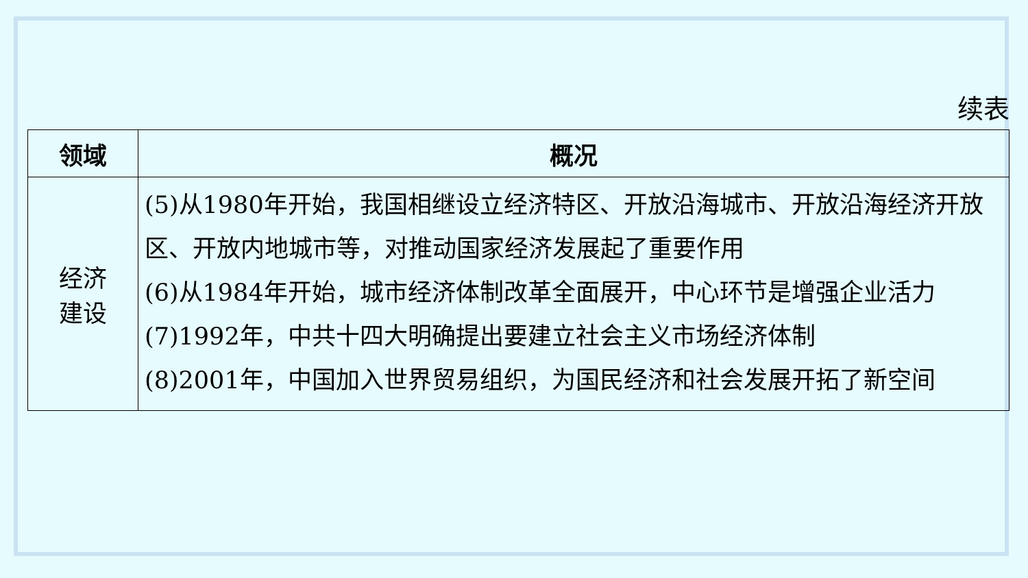续表
| 领域 | 概况 |
| --- | --- |
| 经济 建设 | (5)从1980年开始，我国相继设立经济特区、开放沿海城市、开放沿海经济开放区、开放内地城市等，对推动国家经济发展起了重要作用 (6)从1984年开始，城市经济体制改革全面展开，中心环节是增强企业活力 (7)1992年，中共十四大明确提出要建立社会主义市场经济体制 (8)2001年，中国加入世界贸易组织，为国民经济和社会发展开拓了新空间 |